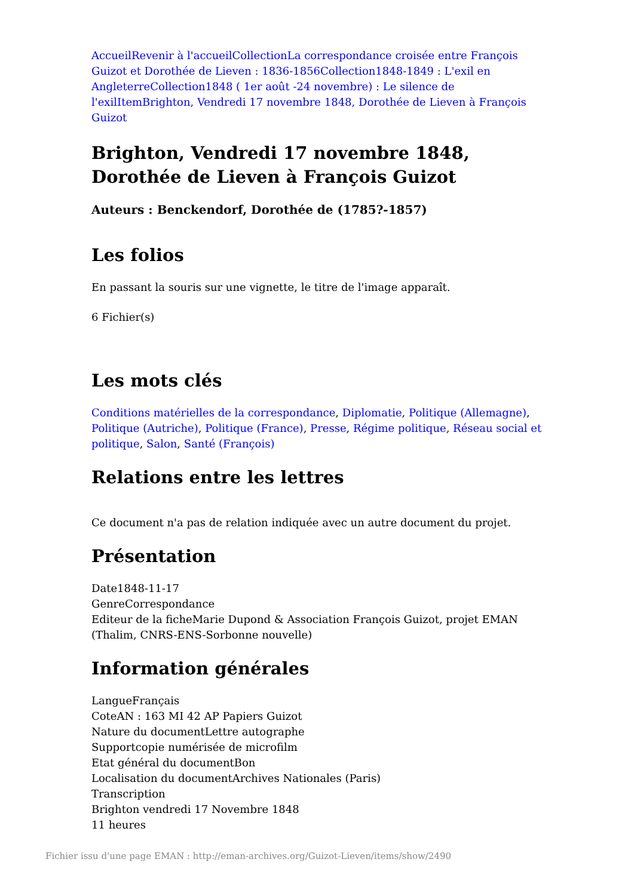Accueil Revenir à l'accueil Collection La correspondance croisée entre François Guizot et Dorothée de Lieven : 1836-1856 Collection 1848-1849 : L'exil en Angleterre Collection 1848 ( 1er août -24 novembre) : Le silence de l'exil Item Brighton, Vendredi 17 novembre 1848, Dorothée de Lieven à François Guizot
Brighton, Vendredi 17 novembre 1848, Dorothée de Lieven à François Guizot
Auteurs : Benckendorf, Dorothée de (1785?-1857)
Les folios
En passant la souris sur une vignette, le titre de l'image apparaît.
6 Fichier(s)
Les mots clés
Conditions matérielles de la correspondance, Diplomatie, Politique (Allemagne), Politique (Autriche), Politique (France), Presse, Régime politique, Réseau social et politique, Salon, Santé (François)
Relations entre les lettres
Ce document n'a pas de relation indiquée avec un autre document du projet.
Présentation
Date1848-11-17
GenreCorrespondance
Editeur de la ficheMarie Dupond & Association François Guizot, projet EMAN (Thalim, CNRS-ENS-Sorbonne nouvelle)
Information générales
LangueFrançais
CoteAN : 163 MI 42 AP Papiers Guizot
Nature du documentLettre autographe
Supportcopie numérisée de microfilm
Etat général du documentBon
Localisation du documentArchives Nationales (Paris)
Transcription
Brighton vendredi 17 Novembre 1848
11 heures
Fichier issu d'une page EMAN : http://eman-archives.org/Guizot-Lieven/items/show/2490